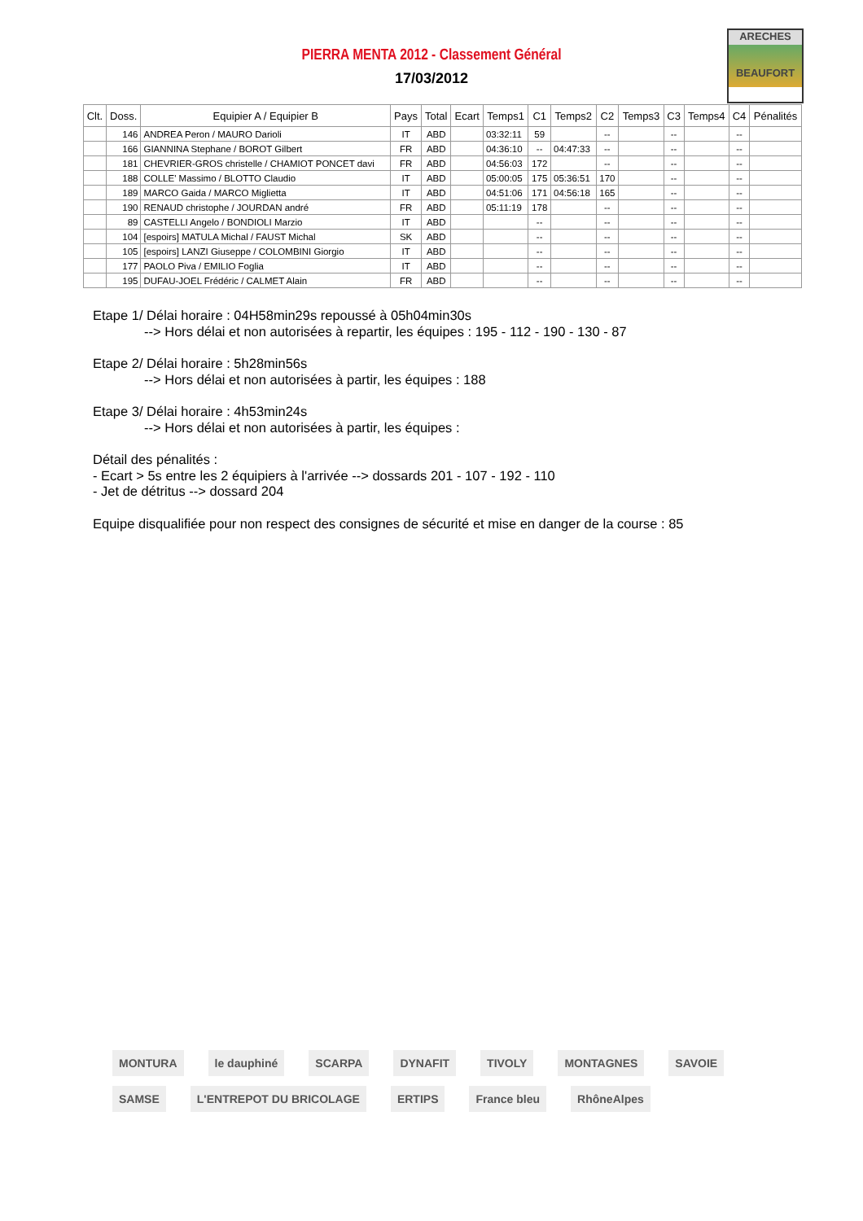ARECHES
BEAUFORT
PIERRA MENTA 2012 - Classement Général
17/03/2012
| Clt. | Doss. | Equipier A / Equipier B | Pays | Total | Ecart | Temps1 | C1 | Temps2 | C2 | Temps3 | C3 | Temps4 | C4 | Pénalités |
| --- | --- | --- | --- | --- | --- | --- | --- | --- | --- | --- | --- | --- | --- | --- |
| | 146 | ANDREA Peron / MAURO Darioli | IT | ABD | | 03:32:11 | 59 | | -- | | -- | | -- | |
| | 166 | GIANNINA Stephane / BOROT Gilbert | FR | ABD | | 04:36:10 | -- | 04:47:33 | -- | | -- | | -- | |
| | 181 | CHEVRIER-GROS christelle / CHAMIOT PONCET davi | FR | ABD | | 04:56:03 | 172 | | -- | | -- | | -- | |
| | 188 | COLLE' Massimo / BLOTTO Claudio | IT | ABD | | 05:00:05 | 175 | 05:36:51 | 170 | | -- | | -- | |
| | 189 | MARCO Gaida / MARCO Miglietta | IT | ABD | | 04:51:06 | 171 | 04:56:18 | 165 | | -- | | -- | |
| | 190 | RENAUD christophe / JOURDAN andré | FR | ABD | | 05:11:19 | 178 | | -- | | -- | | -- | |
| | 89 | CASTELLI Angelo / BONDIOLI Marzio | IT | ABD | | | -- | | -- | | -- | | -- | |
| | 104 | [espoirs] MATULA Michal / FAUST Michal | SK | ABD | | | -- | | -- | | -- | | -- | |
| | 105 | [espoirs] LANZI Giuseppe / COLOMBINI Giorgio | IT | ABD | | | -- | | -- | | -- | | -- | |
| | 177 | PAOLO Piva / EMILIO Foglia | IT | ABD | | | -- | | -- | | -- | | -- | |
| | 195 | DUFAU-JOEL Frédéric / CALMET Alain | FR | ABD | | | -- | | -- | | -- | | -- | |
Etape 1/ Délai horaire : 04H58min29s repoussé à 05h04min30s
--> Hors délai et non autorisées à repartir, les équipes : 195 - 112 - 190 - 130 - 87
Etape 2/ Délai horaire : 5h28min56s
--> Hors délai et non autorisées à partir, les équipes : 188
Etape 3/ Délai horaire : 4h53min24s
--> Hors délai et non autorisées à partir, les équipes :
Détail des pénalités :
- Ecart > 5s entre les 2 équipiers à l'arrivée --> dossards 201 - 107 - 192 - 110
- Jet de détritus --> dossard 204
Equipe disqualifiée pour non respect des consignes de sécurité et mise en danger de la course : 85
MONTURA le dauphiné SCARPA DYNAFIT TIVOLY MONTAGNES SAVOIE SAMSE L'ENTREPOT DU BRICOLAGE ERTIPS France bleu RhôneAlpes